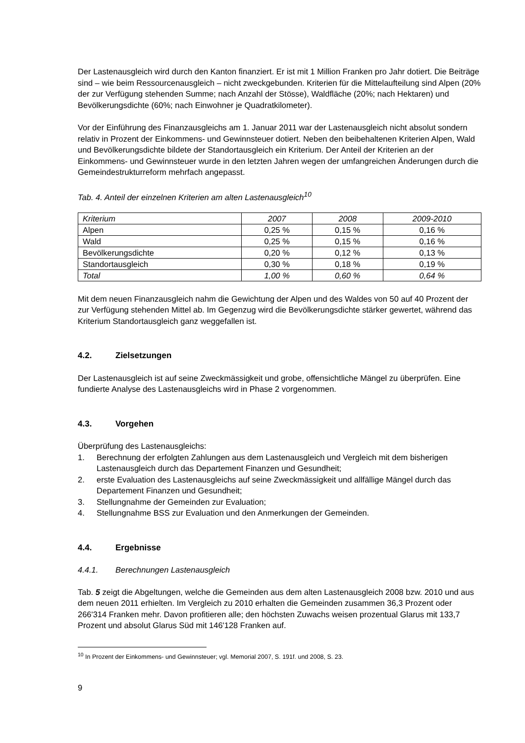Der Lastenausgleich wird durch den Kanton finanziert. Er ist mit 1 Million Franken pro Jahr dotiert. Die Beiträge sind – wie beim Ressourcenausgleich – nicht zweckgebunden. Kriterien für die Mittelaufteilung sind Alpen (20% der zur Verfügung stehenden Summe; nach Anzahl der Stösse), Waldfläche (20%; nach Hektaren) und Bevölkerungsdichte (60%; nach Einwohner je Quadratkilometer).
Vor der Einführung des Finanzausgleichs am 1. Januar 2011 war der Lastenausgleich nicht absolut sondern relativ in Prozent der Einkommens- und Gewinnsteuer dotiert. Neben den beibehaltenen Kriterien Alpen, Wald und Bevölkerungsdichte bildete der Standortausgleich ein Kriterium. Der Anteil der Kriterien an der Einkommens- und Gewinnsteuer wurde in den letzten Jahren wegen der umfangreichen Änderungen durch die Gemeindestrukturreform mehrfach angepasst.
Tab. 4. Anteil der einzelnen Kriterien am alten Lastenausgleich<sup>10</sup>
| Kriterium | 2007 | 2008 | 2009-2010 |
| --- | --- | --- | --- |
| Alpen | 0,25 % | 0,15 % | 0,16 % |
| Wald | 0,25 % | 0,15 % | 0,16 % |
| Bevölkerungsdichte | 0,20 % | 0,12 % | 0,13 % |
| Standortausgleich | 0,30 % | 0,18 % | 0,19 % |
| Total | 1,00 % | 0,60 % | 0,64 % |
Mit dem neuen Finanzausgleich nahm die Gewichtung der Alpen und des Waldes von 50 auf 40 Prozent der zur Verfügung stehenden Mittel ab. Im Gegenzug wird die Bevölkerungsdichte stärker gewertet, während das Kriterium Standortausgleich ganz weggefallen ist.
4.2. Zielsetzungen
Der Lastenausgleich ist auf seine Zweckmässigkeit und grobe, offensichtliche Mängel zu überprüfen. Eine fundierte Analyse des Lastenausgleichs wird in Phase 2 vorgenommen.
4.3. Vorgehen
Überprüfung des Lastenausgleichs:
1. Berechnung der erfolgten Zahlungen aus dem Lastenausgleich und Vergleich mit dem bisherigen Lastenausgleich durch das Departement Finanzen und Gesundheit;
2. erste Evaluation des Lastenausgleichs auf seine Zweckmässigkeit und allfällige Mängel durch das Departement Finanzen und Gesundheit;
3. Stellungnahme der Gemeinden zur Evaluation;
4. Stellungnahme BSS zur Evaluation und den Anmerkungen der Gemeinden.
4.4. Ergebnisse
4.4.1. Berechnungen Lastenausgleich
Tab. 5 zeigt die Abgeltungen, welche die Gemeinden aus dem alten Lastenausgleich 2008 bzw. 2010 und aus dem neuen 2011 erhielten. Im Vergleich zu 2010 erhalten die Gemeinden zusammen 36,3 Prozent oder 266'314 Franken mehr. Davon profitieren alle; den höchsten Zuwachs weisen prozentual Glarus mit 133,7 Prozent und absolut Glarus Süd mit 146'128 Franken auf.
<sup>10</sup> In Prozent der Einkommens- und Gewinnsteuer; vgl. Memorial 2007, S. 191f. und 2008, S. 23.
9